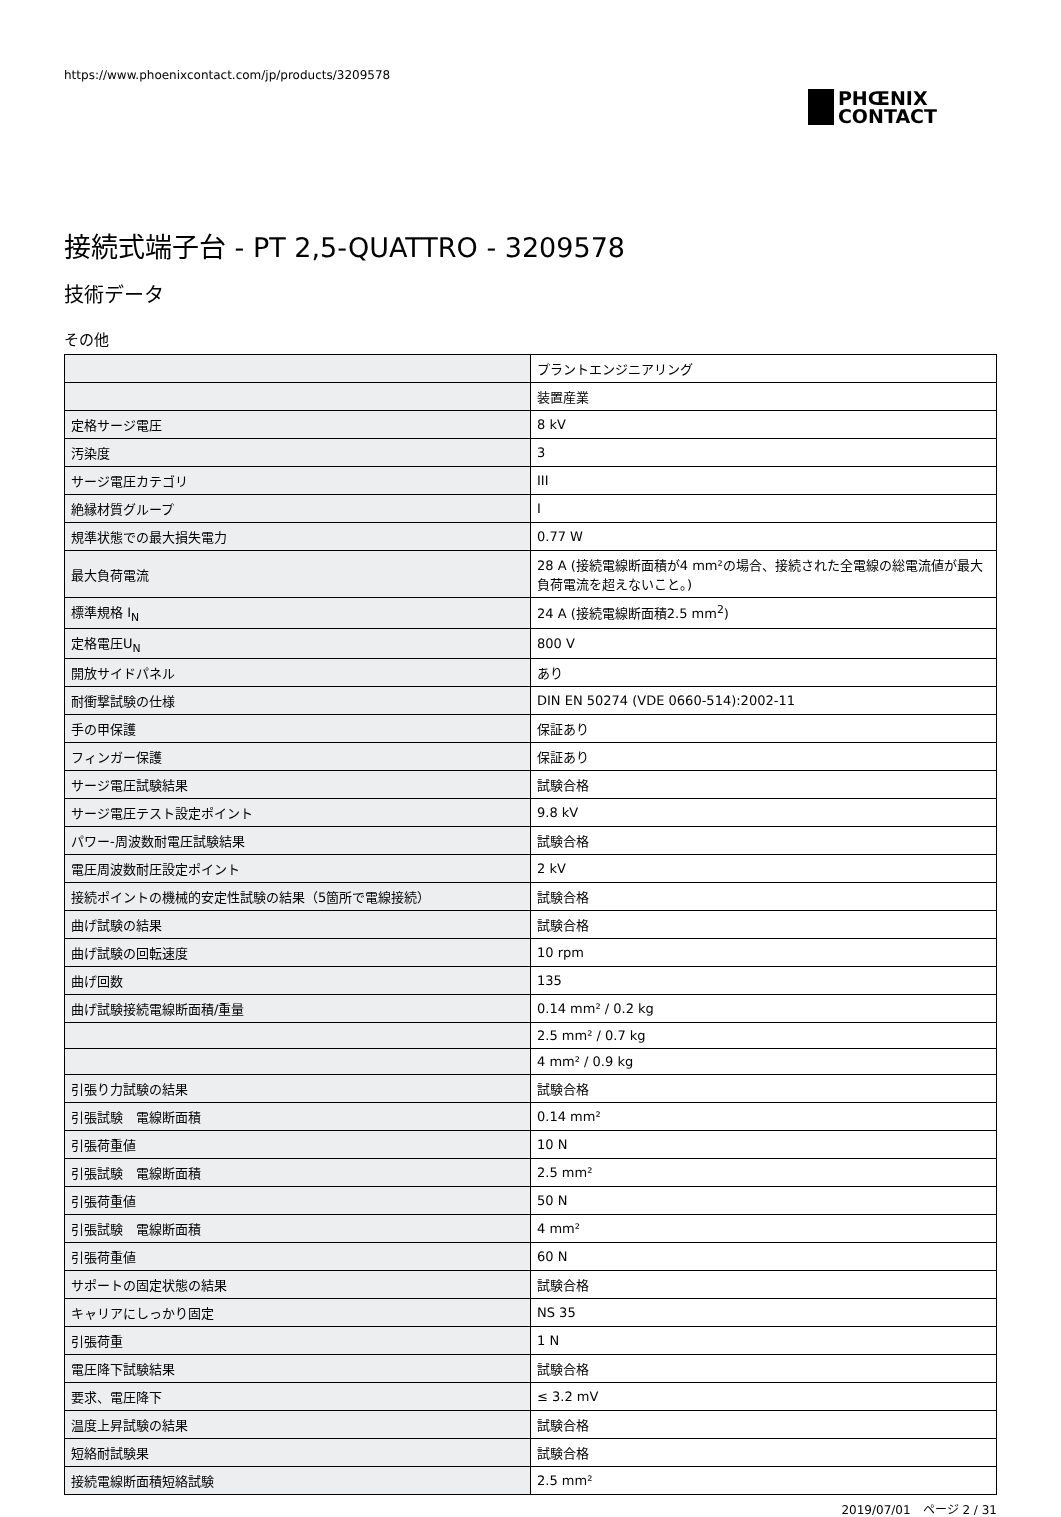https://www.phoenixcontact.com/jp/products/3209578
PHŒNIX
CONTACT
接続式端子台 - PT 2,5-QUATTRO - 3209578
技術データ
その他
| | プラントエンジニアリング |
| | 装置産業 |
| 定格サージ電圧 | 8 kV |
| 汚染度 | 3 |
| サージ電圧カテゴリ | III |
| 絶縁材質グループ | I |
| 規準状態での最大損失電力 | 0.77 W |
| 最大負荷電流 | 28 A (接続電線断面積が4 mm²の場合、接続された全電線の総電流値が最大負荷電流を超えないこと。) |
| 標準規格 I<sub>N</sub> | 24 A (接続電線断面積2.5 mm<sup>2</sup>) |
| 定格電圧U<sub>N</sub> | 800 V |
| 開放サイドパネル | あり |
| 耐衝撃試験の仕様 | DIN EN 50274 (VDE 0660-514):2002-11 |
| 手の甲保護 | 保証あり |
| フィンガー保護 | 保証あり |
| サージ電圧試験結果 | 試験合格 |
| サージ電圧テスト設定ポイント | 9.8 kV |
| パワー-周波数耐電圧試験結果 | 試験合格 |
| 電圧周波数耐圧設定ポイント | 2 kV |
| 接続ポイントの機械的安定性試験の結果（5箇所で電線接続） | 試験合格 |
| 曲げ試験の結果 | 試験合格 |
| 曲げ試験の回転速度 | 10 rpm |
| 曲げ回数 | 135 |
| 曲げ試験接続電線断面積/重量 | 0.14 mm² / 0.2 kg |
| | 2.5 mm² / 0.7 kg |
| | 4 mm² / 0.9 kg |
| 引張り力試験の結果 | 試験合格 |
| 引張試験 電線断面積 | 0.14 mm² |
| 引張荷重値 | 10 N |
| 引張試験 電線断面積 | 2.5 mm² |
| 引張荷重値 | 50 N |
| 引張試験 電線断面積 | 4 mm² |
| 引張荷重値 | 60 N |
| サポートの固定状態の結果 | 試験合格 |
| キャリアにしっかり固定 | NS 35 |
| 引張荷重 | 1 N |
| 電圧降下試験結果 | 試験合格 |
| 要求、電圧降下 | ≤ 3.2 mV |
| 温度上昇試験の結果 | 試験合格 |
| 短絡耐試験果 | 試験合格 |
| 接続電線断面積短絡試験 | 2.5 mm² |
2019/07/01　ページ 2 / 31